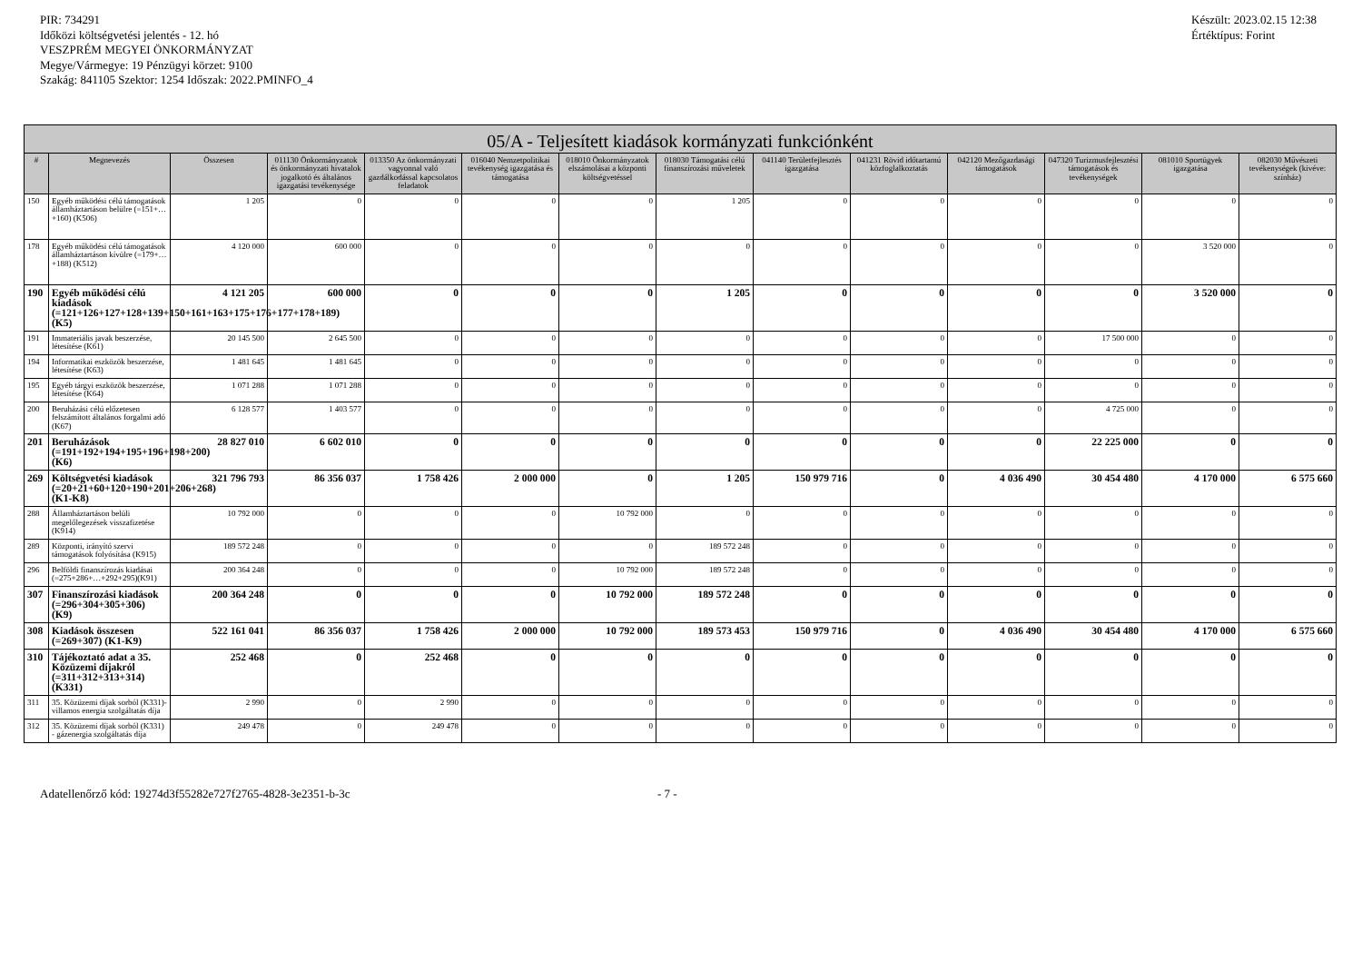PIR: 734291
Időközi költségvetési jelentés - 12. hó
VESZPRÉM MEGYEI ÖNKORMÁNYZAT
Megye/Vármegye: 19 Pénzügyi körzet: 9100
Szakág: 841105 Szektor: 1254 Időszak: 2022.PMINFO_4
Készült: 2023.02.15 12:38
Értéktípus: Forint
| 05/A - Teljesített kiadások kormányzati funkciónként | | | | | | | | | | | | | |
| --- | --- | --- | --- | --- | --- | --- | --- | --- | --- | --- | --- | --- | --- |
| # | Megnevezés | Összesen | 011130 Önkormányzatok és önkormányzati hivatalok jogalkotó és általános igazgatási tevékenysége | 013350 Az önkormányzati vagyonnal való gazdálkodással kapcsolatos feladatok | 016040 Nemzetpolitikai tevékenység igazgatása és támogatása | 018010 Önkormányzatok elszámolásai a központi költségvetéssel | 018030 Támogatási célú finanszírozási műveletek | 041140 Területfejlesztés igazgatása | 041231 Rövid időtartamú közfoglalkoztatás | 042120 Mezőgazdasági támogatások | 047320 Turizmusfejlesztési támogatások és tevékenységek | 081010 Sportügyek igazgatása | 082030 Művészeti tevékenységek (kivéve: színház) |
| 150 | Egyéb működési célú támogatások államháztartáson belülre (=151+…+160) (K506) | 1 205 | 0 | 0 | 0 | 0 | 1 205 | 0 | 0 | 0 | 0 | 0 | 0 |
| 178 | Egyéb működési célú támogatások államháztartáson kívülre (=179+…+188) (K512) | 4 120 000 | 600 000 | 0 | 0 | 0 | 0 | 0 | 0 | 0 | 0 | 3 520 000 | 0 |
| 190 | Egyéb működési célú kiadások (=121+126+127+128+139+150+161+163+175+176+177+178+189) (K5) | 4 121 205 | 600 000 | 0 | 0 | 0 | 1 205 | 0 | 0 | 0 | 0 | 3 520 000 | 0 |
| 191 | Immateriális javak beszerzése, létesítése (K61) | 20 145 500 | 2 645 500 | 0 | 0 | 0 | 0 | 0 | 0 | 0 | 17 500 000 | 0 | 0 |
| 194 | Informatikai eszközök beszerzése, létesítése (K63) | 1 481 645 | 1 481 645 | 0 | 0 | 0 | 0 | 0 | 0 | 0 | 0 | 0 | 0 |
| 195 | Egyéb tárgyi eszközök beszerzése, létesítése (K64) | 1 071 288 | 1 071 288 | 0 | 0 | 0 | 0 | 0 | 0 | 0 | 0 | 0 | 0 |
| 200 | Beruházási célú előzetesen felszámított általános forgalmi adó (K67) | 6 128 577 | 1 403 577 | 0 | 0 | 0 | 0 | 0 | 0 | 0 | 4 725 000 | 0 | 0 |
| 201 | Beruházások (=191+192+194+195+196+198+200) (K6) | 28 827 010 | 6 602 010 | 0 | 0 | 0 | 0 | 0 | 0 | 0 | 22 225 000 | 0 | 0 |
| 269 | Költségvetési kiadások (=20+21+60+120+190+201+206+268) (K1-K8) | 321 796 793 | 86 356 037 | 1 758 426 | 2 000 000 | 0 | 1 205 | 150 979 716 | 0 | 4 036 490 | 30 454 480 | 4 170 000 | 6 575 660 |
| 288 | Államháztartáson belüli megelőlegezések visszafizetése (K914) | 10 792 000 | 0 | 0 | 0 | 10 792 000 | 0 | 0 | 0 | 0 | 0 | 0 | 0 |
| 289 | Központi, irányító szervi támogatások folyósítása (K915) | 189 572 248 | 0 | 0 | 0 | 0 | 189 572 248 | 0 | 0 | 0 | 0 | 0 | 0 |
| 296 | Belföldi finanszírozás kiadásai (=275+286+…+292+295)(K91) | 200 364 248 | 0 | 0 | 0 | 10 792 000 | 189 572 248 | 0 | 0 | 0 | 0 | 0 | 0 |
| 307 | Finanszírozási kiadások (=296+304+305+306) (K9) | 200 364 248 | 0 | 0 | 0 | 10 792 000 | 189 572 248 | 0 | 0 | 0 | 0 | 0 | 0 |
| 308 | Kiadások összesen (=269+307) (K1-K9) | 522 161 041 | 86 356 037 | 1 758 426 | 2 000 000 | 10 792 000 | 189 573 453 | 150 979 716 | 0 | 4 036 490 | 30 454 480 | 4 170 000 | 6 575 660 |
| 310 | Tájékoztató adat a 35. Közüzemi díjakról (=311+312+313+314) (K331) | 252 468 | 0 | 252 468 | 0 | 0 | 0 | 0 | 0 | 0 | 0 | 0 | 0 |
| 311 | 35. Közüzemi díjak sorból (K331)- villamos energia szolgáltatás díja | 2 990 | 0 | 2 990 | 0 | 0 | 0 | 0 | 0 | 0 | 0 | 0 | 0 |
| 312 | 35. Közüzemi díjak sorból (K331) - gázenergia szolgáltatás díja | 249 478 | 0 | 249 478 | 0 | 0 | 0 | 0 | 0 | 0 | 0 | 0 | 0 |
Adatellenőrző kód: 19274d3f55282e727f2765-4828-3e2351-b-3c - 7 -